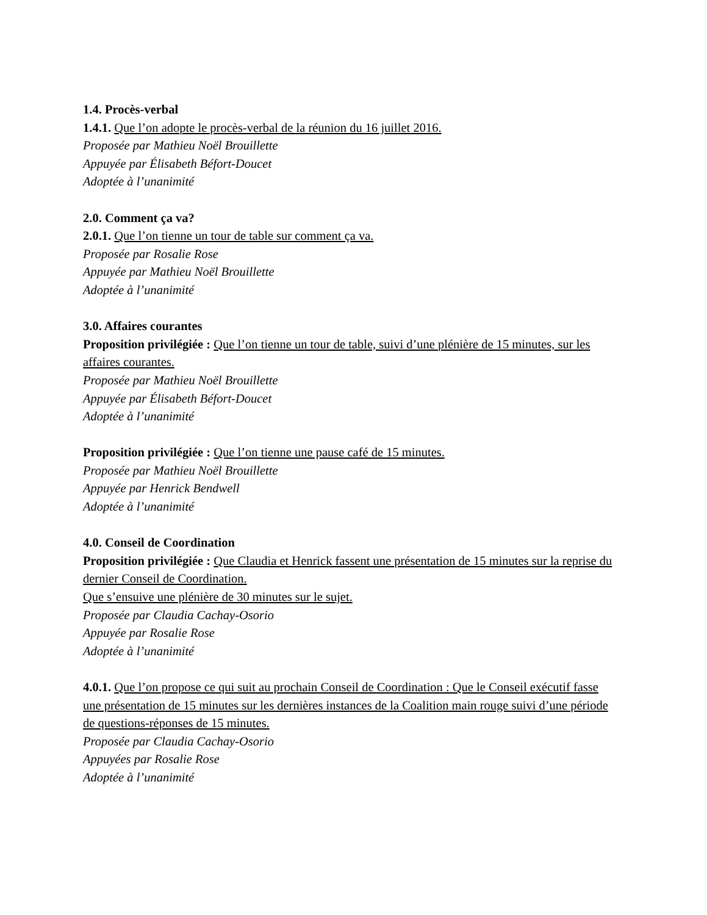1.4. Procès-verbal
1.4.1. Que l’on adopte le procès-verbal de la réunion du 16 juillet 2016.
Proposée par Mathieu Noël Brouillette
Appuyée par Élisabeth Béfort-Doucet
Adoptée à l’unanimité
2.0. Comment ça va?
2.0.1. Que l’on tienne un tour de table sur comment ça va.
Proposée par Rosalie Rose
Appuyée par Mathieu Noël Brouillette
Adoptée à l’unanimité
3.0. Affaires courantes
Proposition privilégiée : Que l’on tienne un tour de table, suivi d’une plénière de 15 minutes, sur les affaires courantes.
Proposée par Mathieu Noël Brouillette
Appuyée par Élisabeth Béfort-Doucet
Adoptée à l’unanimité
Proposition privilégiée : Que l’on tienne une pause café de 15 minutes.
Proposée par Mathieu Noël Brouillette
Appuyée par Henrick Bendwell
Adoptée à l’unanimité
4.0. Conseil de Coordination
Proposition privilégiée : Que Claudia et Henrick fassent une présentation de 15 minutes sur la reprise du dernier Conseil de Coordination.
Que s’ensuive une plénière de 30 minutes sur le sujet.
Proposée par Claudia Cachay-Osorio
Appuyée par Rosalie Rose
Adoptée à l’unanimité
4.0.1. Que l’on propose ce qui suit au prochain Conseil de Coordination : Que le Conseil exécutif fasse une présentation de 15 minutes sur les dernières instances de la Coalition main rouge suivi d’une période de questions-réponses de 15 minutes.
Proposée par Claudia Cachay-Osorio
Appuyées par Rosalie Rose
Adoptée à l’unanimité